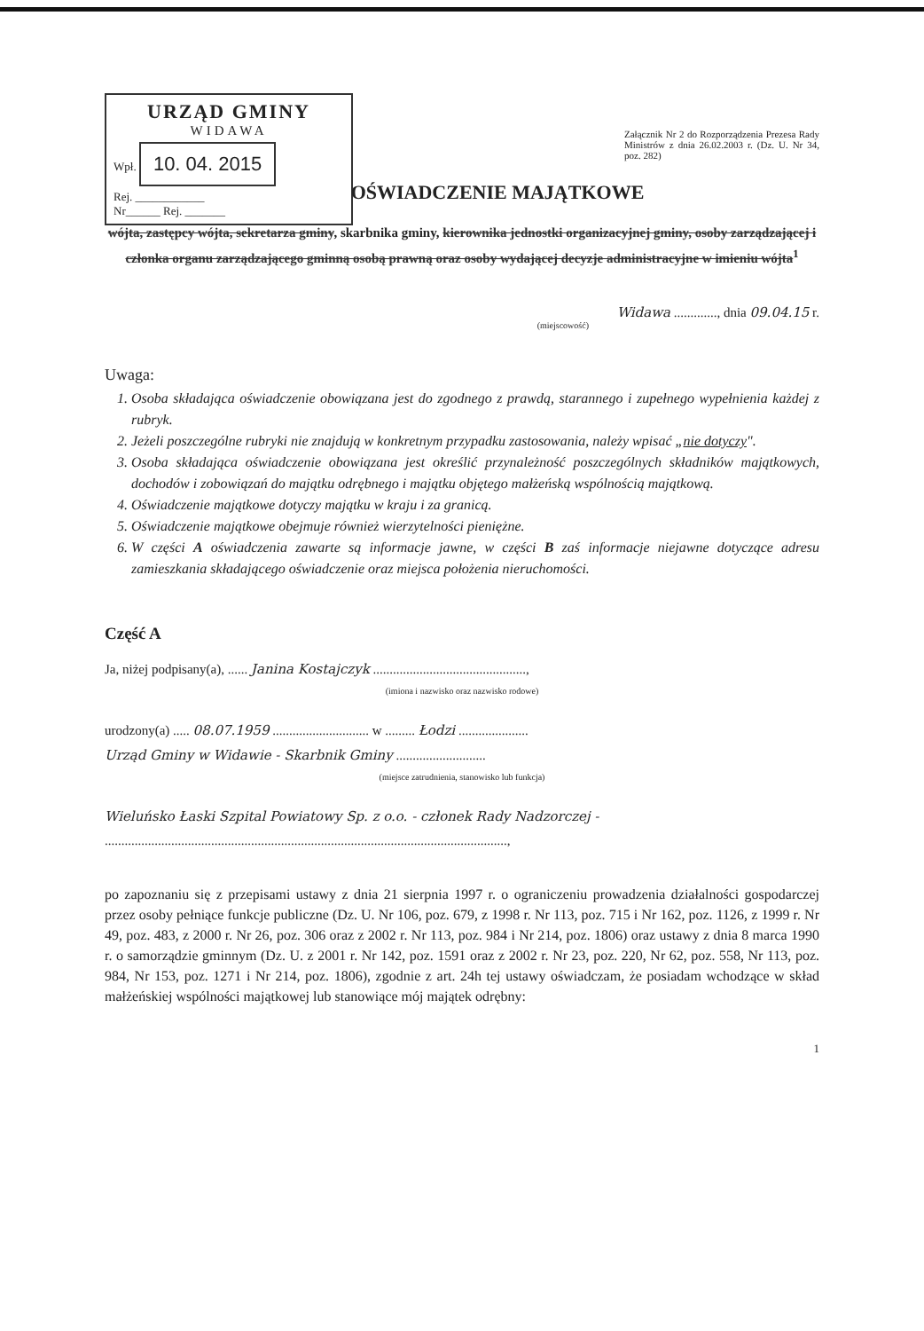URZĄD GMINY
WIDAWA
Wpł. 10. 04. 2015
Rej. ____________
Nr______ Rej. _______
Załącznik Nr 2 do Rozporządzenia Prezesa Rady Ministrów z dnia 26.02.2003 r. (Dz. U. Nr 34, poz. 282)
OŚWIADCZENIE MAJĄTKOWE
wójta, zastępcy wójta, sekretarza gminy, skarbnika gminy, kierownika jednostki organizacyjnej gminy, osoby zarządzającej i członka organu zarządzającego gminną osobą prawną oraz osoby wydającej decyzje administracyjne w imieniu wójta<sup>1</sup>
Widawa ............., dnia 09.04.15 r.
(miejscowość)
Uwaga:
1. Osoba składająca oświadczenie obowiązana jest do zgodnego z prawdą, starannego i zupełnego wypełnienia każdej z rubryk.
2. Jeżeli poszczególne rubryki nie znajdują w konkretnym przypadku zastosowania, należy wpisać „nie dotyczy".
3. Osoba składająca oświadczenie obowiązana jest określić przynależność poszczególnych składników majątkowych, dochodów i zobowiązań do majątku odrębnego i majątku objętego małżeńską wspólnością majątkową.
4. Oświadczenie majątkowe dotyczy majątku w kraju i za granicą.
5. Oświadczenie majątkowe obejmuje również wierzytelności pieniężne.
6. W części A oświadczenia zawarte są informacje jawne, w części B zaś informacje niejawne dotyczące adresu zamieszkania składającego oświadczenie oraz miejsca położenia nieruchomości.
Część A
Ja, niżej podpisany(a), ...... Janina Kostajczyk ..............................................,
(imiona i nazwisko oraz nazwisko rodowe)
urodzony(a) ..... 08.07.1959 ............................. w ......... Łodzi .....................
Urząd Gminy w Widawie - Skarbnik Gminy ...........................
(miejsce zatrudnienia, stanowisko lub funkcja)
Wieluńsko Łaski Szpital Powiatowy Sp. z o.o. - członek Rady Nadzorczej -
.........................................................................................................................,
po zapoznaniu się z przepisami ustawy z dnia 21 sierpnia 1997 r. o ograniczeniu prowadzenia działalności gospodarczej przez osoby pełniące funkcje publiczne (Dz. U. Nr 106, poz. 679, z 1998 r. Nr 113, poz. 715 i Nr 162, poz. 1126, z 1999 r. Nr 49, poz. 483, z 2000 r. Nr 26, poz. 306 oraz z 2002 r. Nr 113, poz. 984 i Nr 214, poz. 1806) oraz ustawy z dnia 8 marca 1990 r. o samorządzie gminnym (Dz. U. z 2001 r. Nr 142, poz. 1591 oraz z 2002 r. Nr 23, poz. 220, Nr 62, poz. 558, Nr 113, poz. 984, Nr 153, poz. 1271 i Nr 214, poz. 1806), zgodnie z art. 24h tej ustawy oświadczam, że posiadam wchodzące w skład małżeńskiej wspólności majątkowej lub stanowiące mój majątek odrębny:
1